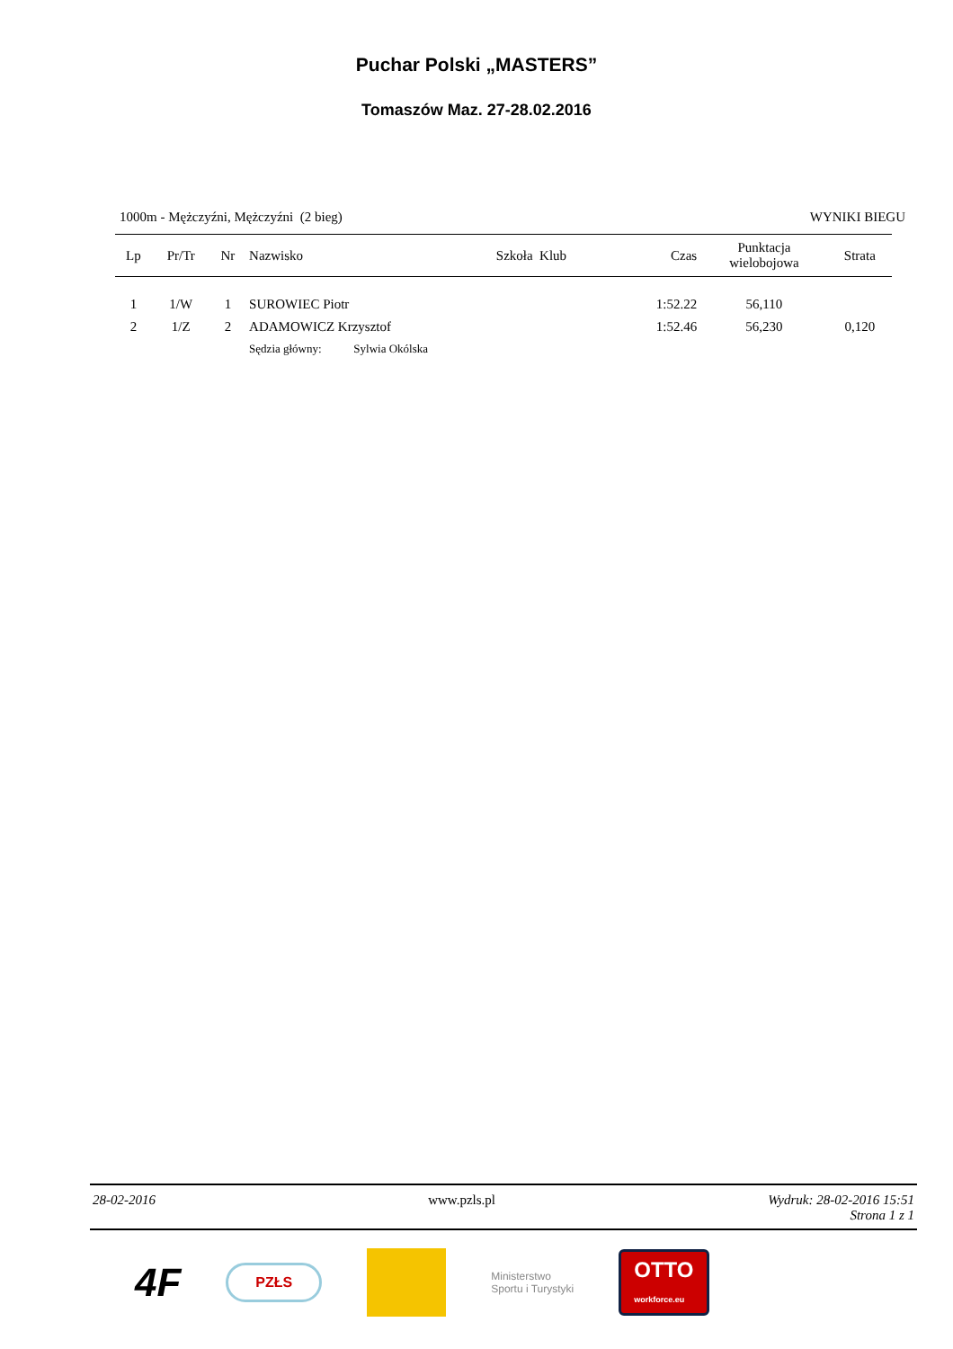Puchar Polski „MASTERS”
Tomaszów Maz. 27-28.02.2016
1000m - Mężczyźni, Mężczyźni (2 bieg) WYNIKI BIEGU
| Lp | Pr/Tr | Nr | Nazwisko | Szkoła Klub | Czas | Punktacja wielobojowa | Strata |
| --- | --- | --- | --- | --- | --- | --- | --- |
| 1 | 1/W | 1 | SUROWIEC Piotr | | 1:52.22 | 56,110 | |
| 2 | 1/Z | 2 | ADAMOWICZ Krzysztof | | 1:52.46 | 56,230 | 0,120 |
| | | | Sędzia główny: Sylwia Okólska | | | | |
28-02-2016 www.pzls.pl Wydruk: 28-02-2016 15:51
Strona 1 z 1
4F PZŁS Ministerstwo
Sportu i Turystyki OTTO
workforce.eu